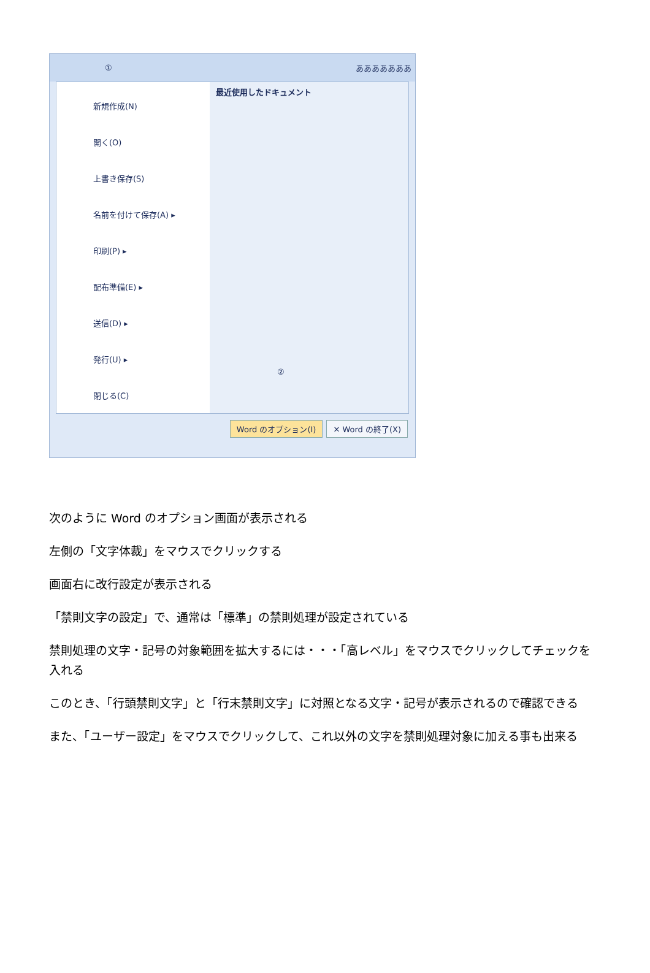① あああああああ
新規作成(N)
開く(O)
上書き保存(S)
名前を付けて保存(A) ▸
印刷(P) ▸
配布準備(E) ▸
送信(D) ▸
発行(U) ▸
閉じる(C)
最近使用したドキュメント
②
Word のオプション(I) ✕ Word の終了(X)
次のように Word のオプション画面が表示される
左側の「文字体裁」をマウスでクリックする
画面右に改行設定が表示される
「禁則文字の設定」で、通常は「標準」の禁則処理が設定されている
禁則処理の文字・記号の対象範囲を拡大するには・・・「高レベル」をマウスでクリックしてチェックを入れる
このとき、「行頭禁則文字」と「行末禁則文字」に対照となる文字・記号が表示されるので確認できる
また、「ユーザー設定」をマウスでクリックして、これ以外の文字を禁則処理対象に加える事も出来る